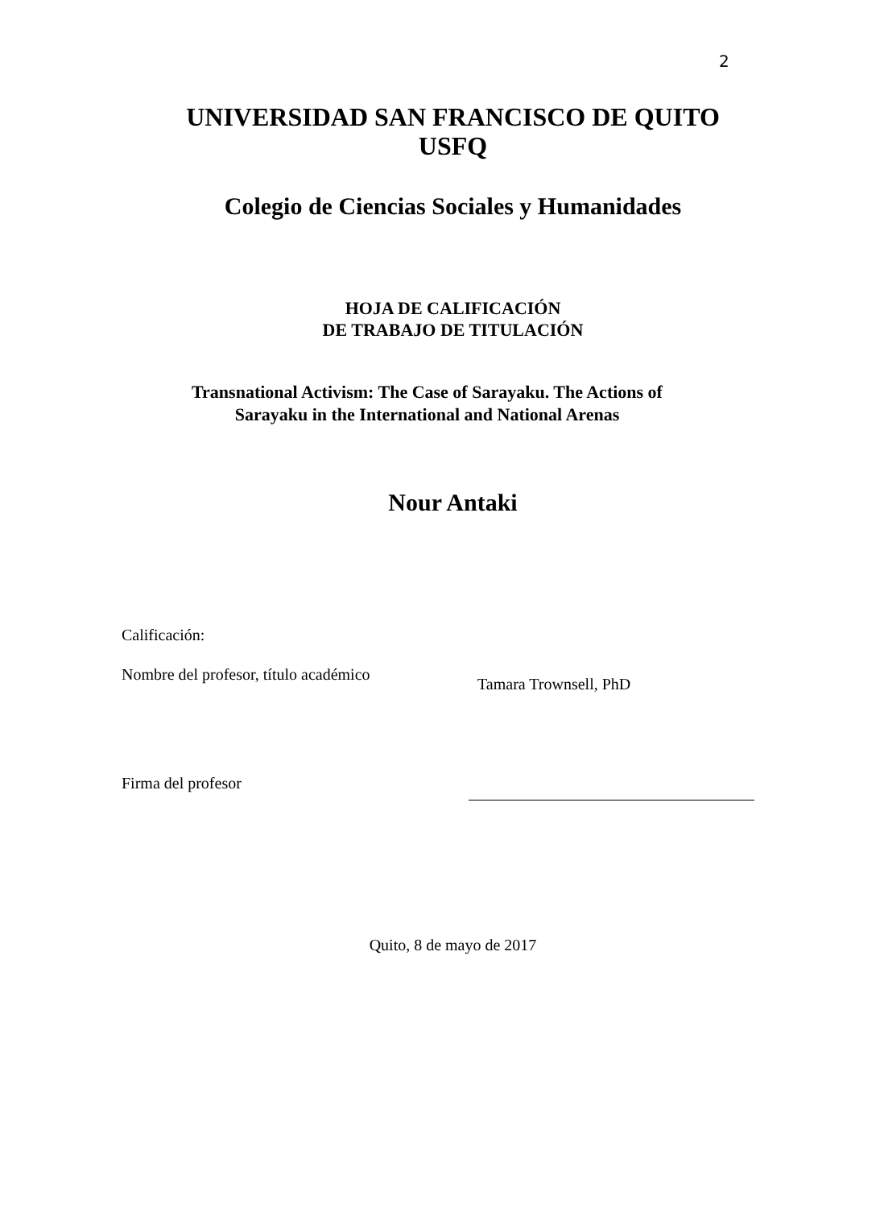2
UNIVERSIDAD SAN FRANCISCO DE QUITO
USFQ
Colegio de Ciencias Sociales y Humanidades
HOJA DE CALIFICACIÓN
DE TRABAJO DE TITULACIÓN
Transnational Activism: The Case of Sarayaku. The Actions of
Sarayaku in the International and National Arenas
Nour Antaki
Calificación:
Nombre del profesor, título académico Tamara Trownsell, PhD
Firma del profesor
Quito, 8 de mayo de 2017